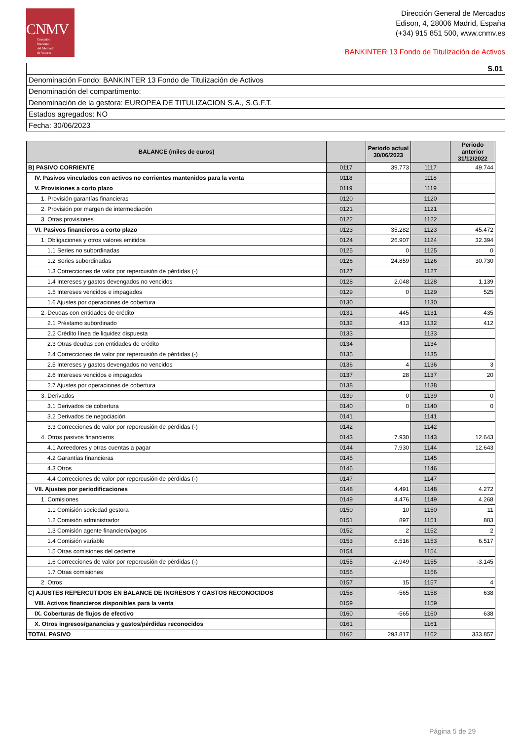CNMV
Comisión
Nacional
del Mercado
de Valores
Dirección General de Mercados
Edison, 4, 28006 Madrid, España
(+34) 915 851 500, www.cnmv.es
BANKINTER 13 Fondo de Titulización de Activos
S.01
Denominación Fondo: BANKINTER 13 Fondo de Titulización de Activos
Denominación del compartimento:
Denominación de la gestora: EUROPEA DE TITULIZACION S.A., S.G.F.T.
Estados agregados: NO
Fecha: 30/06/2023
| BALANCE (miles de euros) | | Periodo actual 30/06/2023 | | Periodo anterior 31/12/2022 |
| --- | --- | --- | --- | --- |
| B) PASIVO CORRIENTE | 0117 | 39.773 | 1117 | 49.744 |
| IV. Pasivos vinculados con activos no corrientes mantenidos para la venta | 0118 | | 1118 | |
| V. Provisiones a corto plazo | 0119 | | 1119 | |
| 1. Provisión garantías financieras | 0120 | | 1120 | |
| 2. Provisión por margen de intermediación | 0121 | | 1121 | |
| 3. Otras provisiones | 0122 | | 1122 | |
| VI. Pasivos financieros a corto plazo | 0123 | 35.282 | 1123 | 45.472 |
| 1. Obligaciones y otros valores emitidos | 0124 | 26.907 | 1124 | 32.394 |
| 1.1 Series no subordinadas | 0125 | 0 | 1125 | 0 |
| 1.2 Series subordinadas | 0126 | 24.859 | 1126 | 30.730 |
| 1.3 Correcciones de valor por repercusión de pérdidas (-) | 0127 | | 1127 | |
| 1.4 Intereses y gastos devengados no vencidos | 0128 | 2.048 | 1128 | 1.139 |
| 1.5 Intereses vencidos e impagados | 0129 | 0 | 1129 | 525 |
| 1.6 Ajustes por operaciones de cobertura | 0130 | | 1130 | |
| 2. Deudas con entidades de crédito | 0131 | 445 | 1131 | 435 |
| 2.1 Préstamo subordinado | 0132 | 413 | 1132 | 412 |
| 2.2 Crédito línea de liquidez dispuesta | 0133 | | 1133 | |
| 2.3 Otras deudas con entidades de crédito | 0134 | | 1134 | |
| 2.4 Correcciones de valor por repercusión de pérdidas (-) | 0135 | | 1135 | |
| 2.5 Intereses y gastos devengados no vencidos | 0136 | 4 | 1136 | 3 |
| 2.6 Intereses vencidos e impagados | 0137 | 28 | 1137 | 20 |
| 2.7 Ajustes por operaciones de cobertura | 0138 | | 1138 | |
| 3. Derivados | 0139 | 0 | 1139 | 0 |
| 3.1 Derivados de cobertura | 0140 | 0 | 1140 | 0 |
| 3.2 Derivados de negociación | 0141 | | 1141 | |
| 3.3 Correcciones de valor por repercusión de pérdidas (-) | 0142 | | 1142 | |
| 4. Otros pasivos financieros | 0143 | 7.930 | 1143 | 12.643 |
| 4.1 Acreedores y otras cuentas a pagar | 0144 | 7.930 | 1144 | 12.643 |
| 4.2 Garantías financieras | 0145 | | 1145 | |
| 4.3 Otros | 0146 | | 1146 | |
| 4.4 Correcciones de valor por repercusión de pérdidas (-) | 0147 | | 1147 | |
| VII. Ajustes por periodificaciones | 0148 | 4.491 | 1148 | 4.272 |
| 1. Comisiones | 0149 | 4.476 | 1149 | 4.268 |
| 1.1 Comisión sociedad gestora | 0150 | 10 | 1150 | 11 |
| 1.2 Comisión administrador | 0151 | 897 | 1151 | 883 |
| 1.3 Comisión agente financiero/pagos | 0152 | 2 | 1152 | 2 |
| 1.4 Comisión variable | 0153 | 6.516 | 1153 | 6.517 |
| 1.5 Otras comisiones del cedente | 0154 | | 1154 | |
| 1.6 Correcciones de valor por repercusión de pérdidas (-) | 0155 | -2.949 | 1155 | -3.145 |
| 1.7 Otras comisiones | 0156 | | 1156 | |
| 2. Otros | 0157 | 15 | 1157 | 4 |
| C) AJUSTES REPERCUTIDOS EN BALANCE DE INGRESOS Y GASTOS RECONOCIDOS | 0158 | -565 | 1158 | 638 |
| VIII. Activos financieros disponibles para la venta | 0159 | | 1159 | |
| IX. Coberturas de flujos de efectivo | 0160 | -565 | 1160 | 638 |
| X. Otros ingresos/ganancias y gastos/pérdidas reconocidos | 0161 | | 1161 | |
| TOTAL PASIVO | 0162 | 293.817 | 1162 | 333.857 |
Página 5 de 29